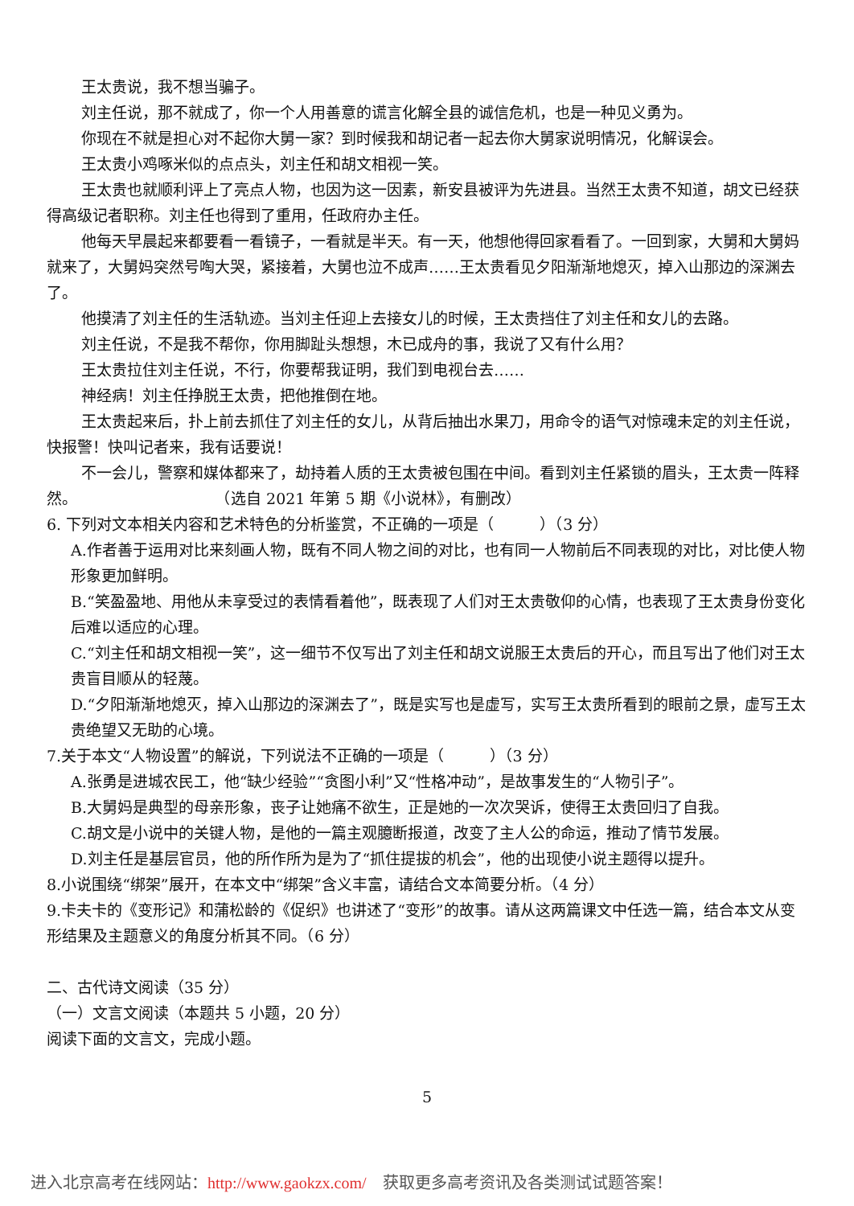王太贵说，我不想当骗子。
刘主任说，那不就成了，你一个人用善意的谎言化解全县的诚信危机，也是一种见义勇为。
你现在不就是担心对不起你大舅一家？到时候我和胡记者一起去你大舅家说明情况，化解误会。
王太贵小鸡啄米似的点点头，刘主任和胡文相视一笑。
王太贵也就顺利评上了亮点人物，也因为这一因素，新安县被评为先进县。当然王太贵不知道，胡文已经获得高级记者职称。刘主任也得到了重用，任政府办主任。
他每天早晨起来都要看一看镜子，一看就是半天。有一天，他想他得回家看看了。一回到家，大舅和大舅妈就来了，大舅妈突然号啕大哭，紧接着，大舅也泣不成声……王太贵看见夕阳渐渐地熄灭，掉入山那边的深渊去了。
他摸清了刘主任的生活轨迹。当刘主任迎上去接女儿的时候，王太贵挡住了刘主任和女儿的去路。
刘主任说，不是我不帮你，你用脚趾头想想，木已成舟的事，我说了又有什么用？
王太贵拉住刘主任说，不行，你要帮我证明，我们到电视台去……
神经病！刘主任挣脱王太贵，把他推倒在地。
王太贵起来后，扑上前去抓住了刘主任的女儿，从背后抽出水果刀，用命令的语气对惊魂未定的刘主任说，快报警！快叫记者来，我有话要说！
不一会儿，警察和媒体都来了，劫持着人质的王太贵被包围在中间。看到刘主任紧锁的眉头，王太贵一阵释然。　　　　　　　　　　（选自 2021 年第 5 期《小说林》，有删改）
6. 下列对文本相关内容和艺术特色的分析鉴赏，不正确的一项是（　　　）（3 分）
A.作者善于运用对比来刻画人物，既有不同人物之间的对比，也有同一人物前后不同表现的对比，对比使人物形象更加鲜明。
B.“笑盈盈地、用他从未享受过的表情看着他”，既表现了人们对王太贵敬仰的心情，也表现了王太贵身份变化后难以适应的心理。
C.“刘主任和胡文相视一笑”，这一细节不仅写出了刘主任和胡文说服王太贵后的开心，而且写出了他们对王太贵盲目顺从的轻蔑。
D.“夕阳渐渐地熄灭，掉入山那边的深渊去了”，既是实写也是虚写，实写王太贵所看到的眼前之景，虚写王太贵绝望又无助的心境。
7.关于本文“人物设置”的解说，下列说法不正确的一项是（　　　）（3 分）
A.张勇是进城农民工，他“缺少经验”“贪图小利”又“性格冲动”，是故事发生的“人物引子”。
B.大舅妈是典型的母亲形象，丧子让她痛不欲生，正是她的一次次哭诉，使得王太贵回归了自我。
C.胡文是小说中的关键人物，是他的一篇主观臆断报道，改变了主人公的命运，推动了情节发展。
D.刘主任是基层官员，他的所作所为是为了“抓住提拔的机会”，他的出现使小说主题得以提升。
8.小说围绕“绑架”展开，在本文中“绑架”含义丰富，请结合文本简要分析。（4 分）
9.卡夫卡的《变形记》和蒲松龄的《促织》也讲述了“变形”的故事。请从这两篇课文中任选一篇，结合本文从变形结果及主题意义的角度分析其不同。（6 分）
二、古代诗文阅读（35 分）
（一）文言文阅读（本题共 5 小题，20 分）
阅读下面的文言文，完成小题。
5
进入北京高考在线网站：http://www.gaokzx.com/　获取更多高考资讯及各类测试试题答案！